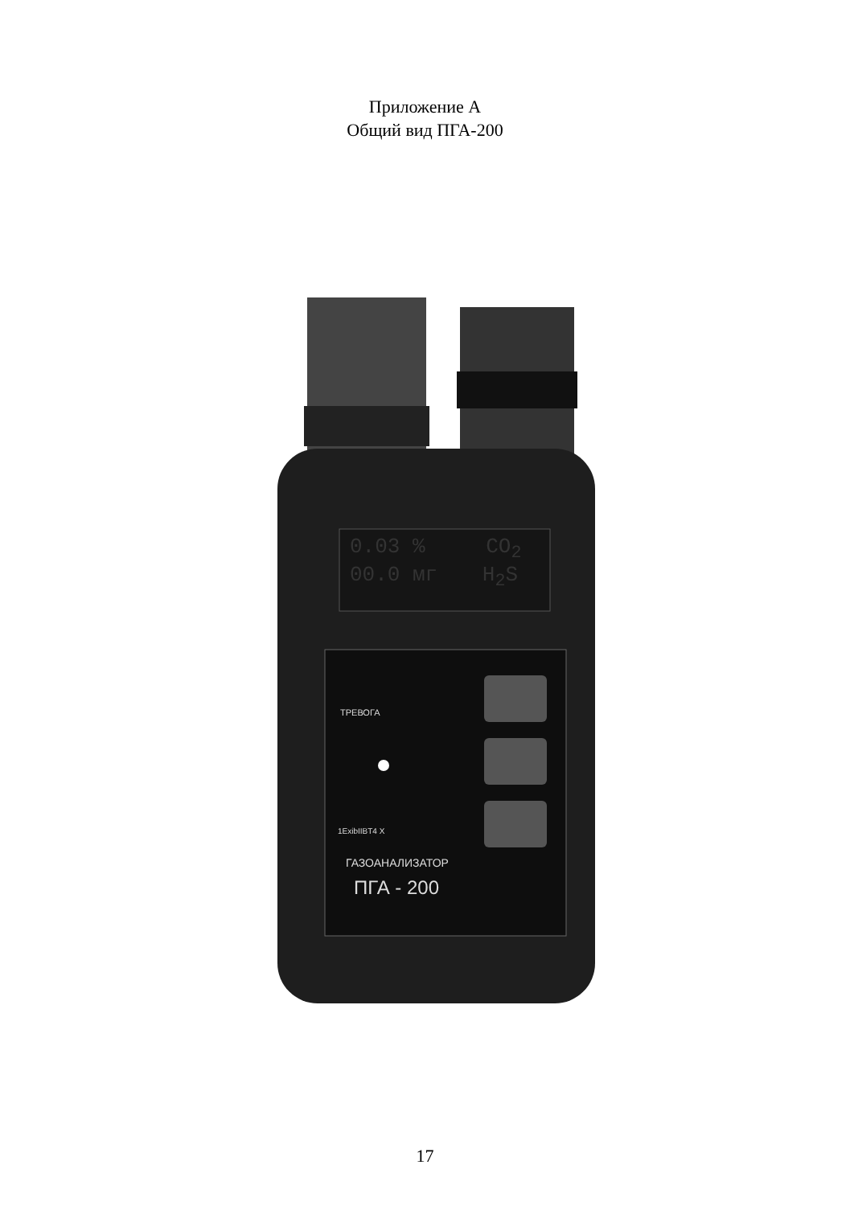Приложение А
Общий вид ПГА-200
0.03 % CO<sub>2</sub>
00.0 мг H<sub>2</sub>S
ТРЕВОГА
1ExibIIBT4 X
ГАЗОАНАЛИЗАТОР
ПГА - 200
17